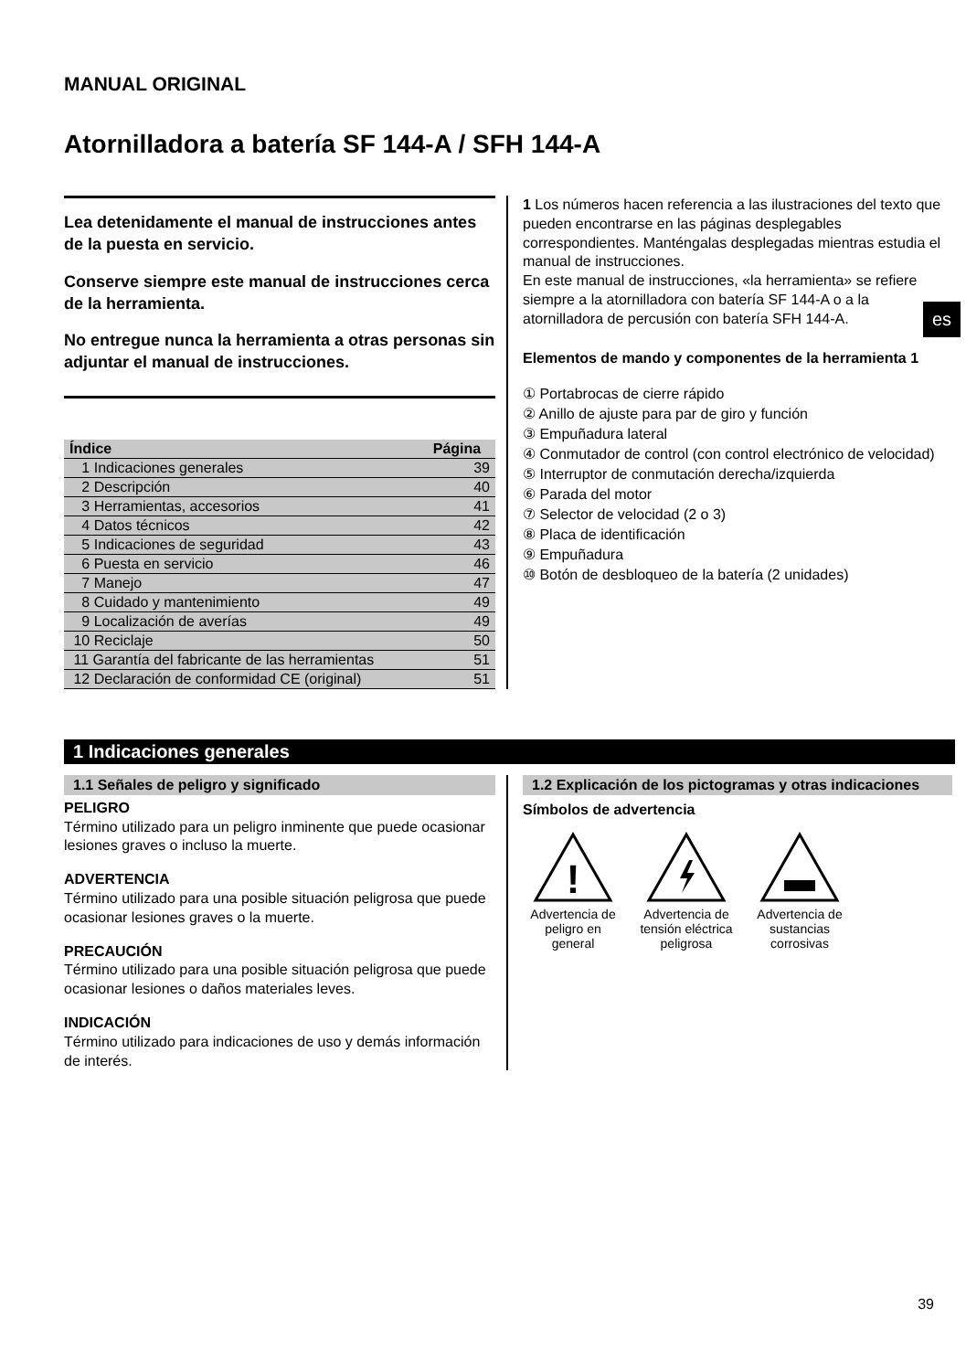es
MANUAL ORIGINAL
Atornilladora a batería SF 144-A / SFH 144-A
Lea detenidamente el manual de instrucciones antes de la puesta en servicio.
Conserve siempre este manual de instrucciones cerca de la herramienta.
No entregue nunca la herramienta a otras personas sin adjuntar el manual de instrucciones.
| Índice | Página |
| --- | --- |
| 1 Indicaciones generales | 39 |
| 2 Descripción | 40 |
| 3 Herramientas, accesorios | 41 |
| 4 Datos técnicos | 42 |
| 5 Indicaciones de seguridad | 43 |
| 6 Puesta en servicio | 46 |
| 7 Manejo | 47 |
| 8 Cuidado y mantenimiento | 49 |
| 9 Localización de averías | 49 |
| 10 Reciclaje | 50 |
| 11 Garantía del fabricante de las herramientas | 51 |
| 12 Declaración de conformidad CE (original) | 51 |
1 Los números hacen referencia a las ilustraciones del texto que pueden encontrarse en las páginas desplegables correspondientes. Manténgalas desplegadas mientras estudia el manual de instrucciones.
En este manual de instrucciones, «la herramienta» se refiere siempre a la atornilladora con batería SF 144-A o a la atornilladora de percusión con batería SFH 144-A.
Elementos de mando y componentes de la herramienta 1
① Portabrocas de cierre rápido
② Anillo de ajuste para par de giro y función
③ Empuñadura lateral
④ Conmutador de control (con control electrónico de velocidad)
⑤ Interruptor de conmutación derecha/izquierda
⑥ Parada del motor
⑦ Selector de velocidad (2 o 3)
⑧ Placa de identificación
⑨ Empuñadura
⑩ Botón de desbloqueo de la batería (2 unidades)
1 Indicaciones generales
1.1 Señales de peligro y significado
PELIGRO
Término utilizado para un peligro inminente que puede ocasionar lesiones graves o incluso la muerte.
ADVERTENCIA
Término utilizado para una posible situación peligrosa que puede ocasionar lesiones graves o la muerte.
PRECAUCIÓN
Término utilizado para una posible situación peligrosa que puede ocasionar lesiones o daños materiales leves.
INDICACIÓN
Término utilizado para indicaciones de uso y demás información de interés.
1.2 Explicación de los pictogramas y otras indicaciones
Símbolos de advertencia
!
Advertencia de peligro en general
Advertencia de tensión eléctrica peligrosa
Advertencia de sustancias corrosivas
39